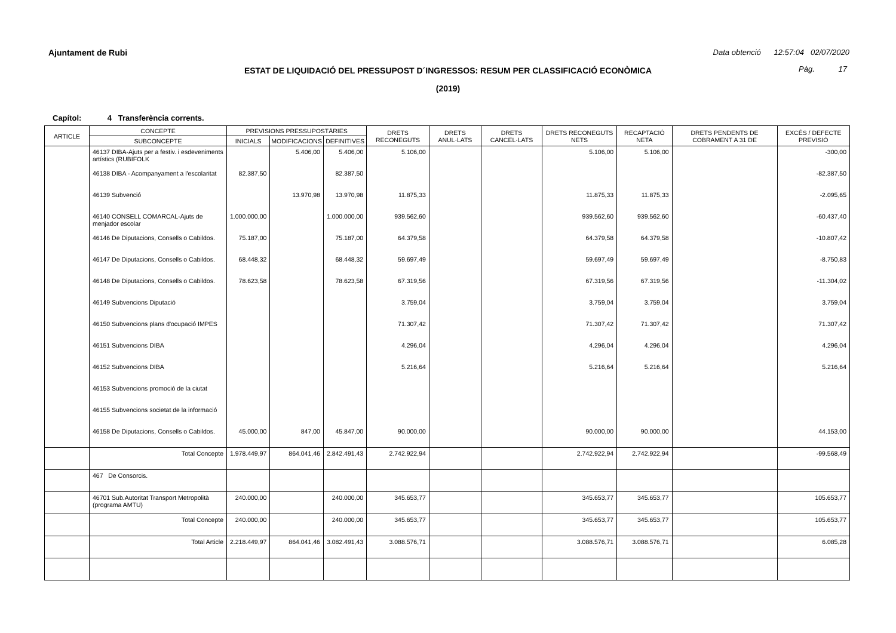Ajuntament de Rubi
Data obtenció 12:57:04 02/07/2020
ESTAT DE LIQUIDACIÓ DEL PRESSUPOST D´INGRESSOS: RESUM PER CLASSIFICACIÓ ECONÒMICA Pàg. 17
(2019)
Capítol: 4 Transferència corrents.
| ARTICLE | CONCEPTE | PREVISIONS PRESSUPOSTÀRIES | | | DRETS RECONEGUTS | DRETS ANUL·LATS | DRETS CANCEL·LATS | DRETS RECONEGUTS NETS | RECAPTACIÓ NETA | DRETS PENDENTS DE COBRAMENT A 31 DE | EXCÉS / DEFECTE PREVISIÓ |
| --- | --- | --- | --- | --- | --- | --- | --- | --- | --- | --- | --- |
| | SUBCONCEPTE | INICIALS | MODIFICACIONS | DEFINITIVES | | | | | | | |
| | 46137 DIBA-Ajuts per a festiv. i esdeveniments artístics (RUBIFOLK | | 5.406,00 | 5.406,00 | 5.106,00 | | | 5.106,00 | 5.106,00 | | -300,00 |
| | 46138 DIBA - Acompanyament a l'escolaritat | 82.387,50 | | 82.387,50 | | | | | | | -82.387,50 |
| | 46139 Subvenció | | 13.970,98 | 13.970,98 | 11.875,33 | | | 11.875,33 | 11.875,33 | | -2.095,65 |
| | 46140 CONSELL COMARCAL-Ajuts de menjador escolar | 1.000.000,00 | | 1.000.000,00 | 939.562,60 | | | 939.562,60 | 939.562,60 | | -60.437,40 |
| | 46146 De Diputacions, Consells o Cabildos. | 75.187,00 | | 75.187,00 | 64.379,58 | | | 64.379,58 | 64.379,58 | | -10.807,42 |
| | 46147 De Diputacions, Consells o Cabildos. | 68.448,32 | | 68.448,32 | 59.697,49 | | | 59.697,49 | 59.697,49 | | -8.750,83 |
| | 46148 De Diputacions, Consells o Cabildos. | 78.623,58 | | 78.623,58 | 67.319,56 | | | 67.319,56 | 67.319,56 | | -11.304,02 |
| | 46149 Subvencions Diputació | | | | 3.759,04 | | | 3.759,04 | 3.759,04 | | 3.759,04 |
| | 46150 Subvencions plans d'ocupació IMPES | | | | 71.307,42 | | | 71.307,42 | 71.307,42 | | 71.307,42 |
| | 46151 Subvencions DIBA | | | | 4.296,04 | | | 4.296,04 | 4.296,04 | | 4.296,04 |
| | 46152 Subvencions DIBA | | | | 5.216,64 | | | 5.216,64 | 5.216,64 | | 5.216,64 |
| | 46153 Subvencions promoció de la ciutat | | | | | | | | | | |
| | 46155 Subvencions societat de la informació | | | | | | | | | | |
| | 46158 De Diputacions, Consells o Cabildos. | 45.000,00 | 847,00 | 45.847,00 | 90.000,00 | | | 90.000,00 | 90.000,00 | | 44.153,00 |
| | Total Concepte | 1.978.449,97 | 864.041,46 | 2.842.491,43 | 2.742.922,94 | | | 2.742.922,94 | 2.742.922,94 | | -99.568,49 |
| | 467 De Consorcis. | | | | | | | | | | |
| | 46701 Sub.Autoritat Transport Metropolità (programa AMTU) | 240.000,00 | | 240.000,00 | 345.653,77 | | | 345.653,77 | 345.653,77 | | 105.653,77 |
| | Total Concepte | 240.000,00 | | 240.000,00 | 345.653,77 | | | 345.653,77 | 345.653,77 | | 105.653,77 |
| | Total Article | 2.218.449,97 | 864.041,46 | 3.082.491,43 | 3.088.576,71 | | | 3.088.576,71 | 3.088.576,71 | | 6.085,28 |